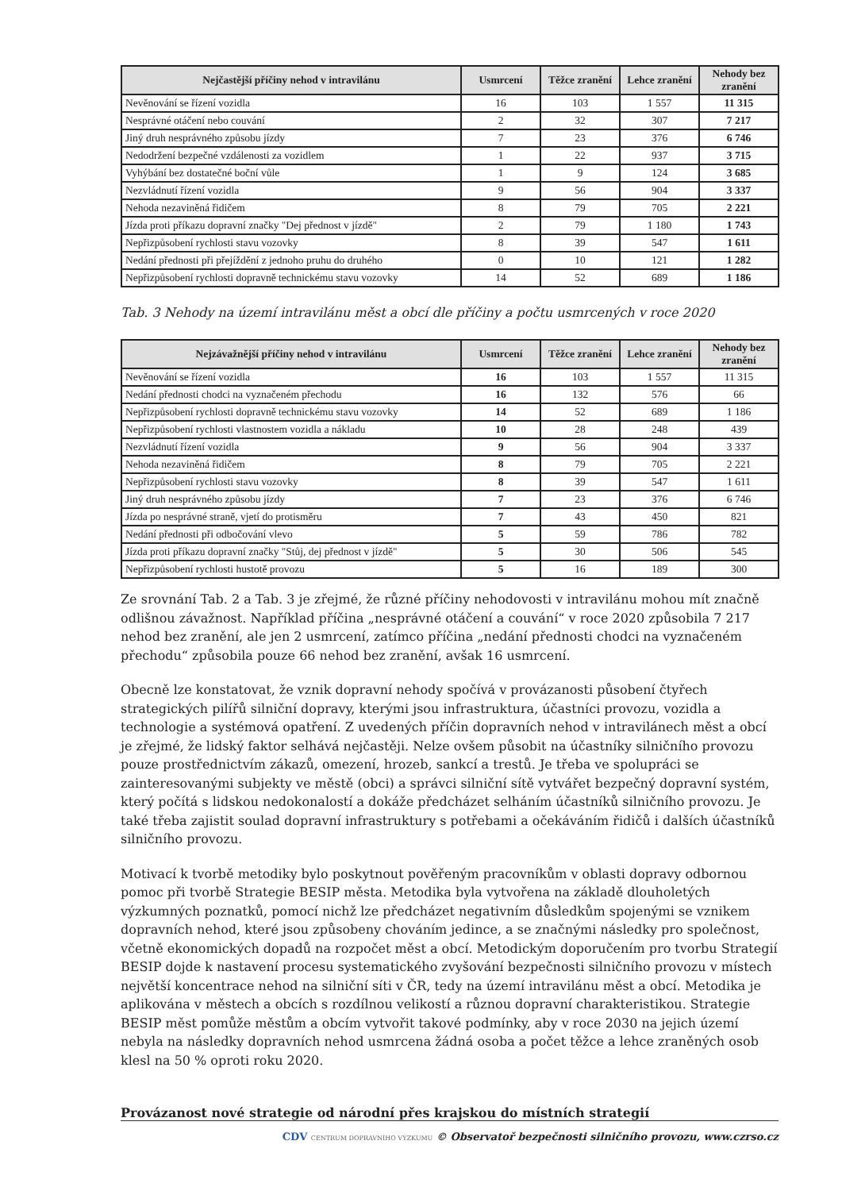| Nejčastější příčiny nehod v intravilánu | Usmrcení | Těžce zranění | Lehce zranění | Nehody bez zranění |
| --- | --- | --- | --- | --- |
| Nevěnování se řízení vozidla | 16 | 103 | 1 557 | 11 315 |
| Nesprávné otáčení nebo couvání | 2 | 32 | 307 | 7 217 |
| Jiný druh nesprávného způsobu jízdy | 7 | 23 | 376 | 6 746 |
| Nedodržení bezpečné vzdálenosti za vozidlem | 1 | 22 | 937 | 3 715 |
| Vyhýbání bez dostatečné boční vůle | 1 | 9 | 124 | 3 685 |
| Nezvládnutí řízení vozidla | 9 | 56 | 904 | 3 337 |
| Nehoda nezaviněná řidičem | 8 | 79 | 705 | 2 221 |
| Jízda proti příkazu dopravní značky "Dej přednost v jízdě" | 2 | 79 | 1 180 | 1 743 |
| Nepřizpůsobení rychlosti stavu vozovky | 8 | 39 | 547 | 1 611 |
| Nedání přednosti při přejíždění z jednoho pruhu do druhého | 0 | 10 | 121 | 1 282 |
| Nepřizpůsobení rychlosti dopravně technickému stavu vozovky | 14 | 52 | 689 | 1 186 |
Tab. 3 Nehody na území intravilánu měst a obcí dle příčiny a počtu usmrcených v roce 2020
| Nejzávažnější příčiny nehod v intravilánu | Usmrcení | Těžce zranění | Lehce zranění | Nehody bez zranění |
| --- | --- | --- | --- | --- |
| Nevěnování se řízení vozidla | 16 | 103 | 1 557 | 11 315 |
| Nedání přednosti chodci na vyznačeném přechodu | 16 | 132 | 576 | 66 |
| Nepřizpůsobení rychlosti dopravně technickému stavu vozovky | 14 | 52 | 689 | 1 186 |
| Nepřizpůsobení rychlosti vlastnostem vozidla a nákladu | 10 | 28 | 248 | 439 |
| Nezvládnutí řízení vozidla | 9 | 56 | 904 | 3 337 |
| Nehoda nezaviněná řidičem | 8 | 79 | 705 | 2 221 |
| Nepřizpůsobení rychlosti stavu vozovky | 8 | 39 | 547 | 1 611 |
| Jiný druh nesprávného způsobu jízdy | 7 | 23 | 376 | 6 746 |
| Jízda po nesprávné straně, vjetí do protisměru | 7 | 43 | 450 | 821 |
| Nedání přednosti při odbočování vlevo | 5 | 59 | 786 | 782 |
| Jízda proti příkazu dopravní značky "Stůj, dej přednost v jízdě" | 5 | 30 | 506 | 545 |
| Nepřizpůsobení rychlosti hustotě provozu | 5 | 16 | 189 | 300 |
Ze srovnání Tab. 2 a Tab. 3 je zřejmé, že různé příčiny nehodovosti v intravilánu mohou mít značně odlišnou závažnost. Například příčina „nesprávné otáčení a couvání“ v roce 2020 způsobila 7 217 nehod bez zranění, ale jen 2 usmrcení, zatímco příčina „nedání přednosti chodci na vyznačeném přechodu“ způsobila pouze 66 nehod bez zranění, avšak 16 usmrcení.
Obecně lze konstatovat, že vznik dopravní nehody spočívá v provázanosti působení čtyřech strategických pilířů silniční dopravy, kterými jsou infrastruktura, účastníci provozu, vozidla a technologie a systémová opatření. Z uvedených příčin dopravních nehod v intravilánech měst a obcí je zřejmé, že lidský faktor selhává nejčastěji. Nelze ovšem působit na účastníky silničního provozu pouze prostřednictvím zákazů, omezení, hrozeb, sankcí a trestů. Je třeba ve spolupráci se zainteresovanými subjekty ve městě (obci) a správci silniční sítě vytvářet bezpečný dopravní systém, který počítá s lidskou nedokonalostí a dokáže předcházet selháním účastníků silničního provozu. Je také třeba zajistit soulad dopravní infrastruktury s potřebami a očekáváním řidičů i dalších účastníků silničního provozu.
Motivací k tvorbě metodiky bylo poskytnout pověřeným pracovníkům v oblasti dopravy odbornou pomoc při tvorbě Strategie BESIP města. Metodika byla vytvořena na základě dlouholetých výzkumných poznatků, pomocí nichž lze předcházet negativním důsledkům spojenými se vznikem dopravních nehod, které jsou způsobeny chováním jedince, a se značnými následky pro společnost, včetně ekonomických dopadů na rozpočet měst a obcí. Metodickým doporučením pro tvorbu Strategií BESIP dojde k nastavení procesu systematického zvyšování bezpečnosti silničního provozu v místech největší koncentrace nehod na silniční síti v ČR, tedy na území intravilánu měst a obcí. Metodika je aplikována v městech a obcích s rozdílnou velikostí a různou dopravní charakteristikou. Strategie BESIP měst pomůže městům a obcím vytvořit takové podmínky, aby v roce 2030 na jejich území nebyla na následky dopravních nehod usmrcena žádná osoba a počet těžce a lehce zraněných osob klesl na 50 % oproti roku 2020.
Provázanost nové strategie od národní přes krajskou do místních strategií
CDV CENTRUM DOPRAVNÍHO VÝZKUMU © Observatoř bezpečnosti silničního provozu, www.czrso.cz